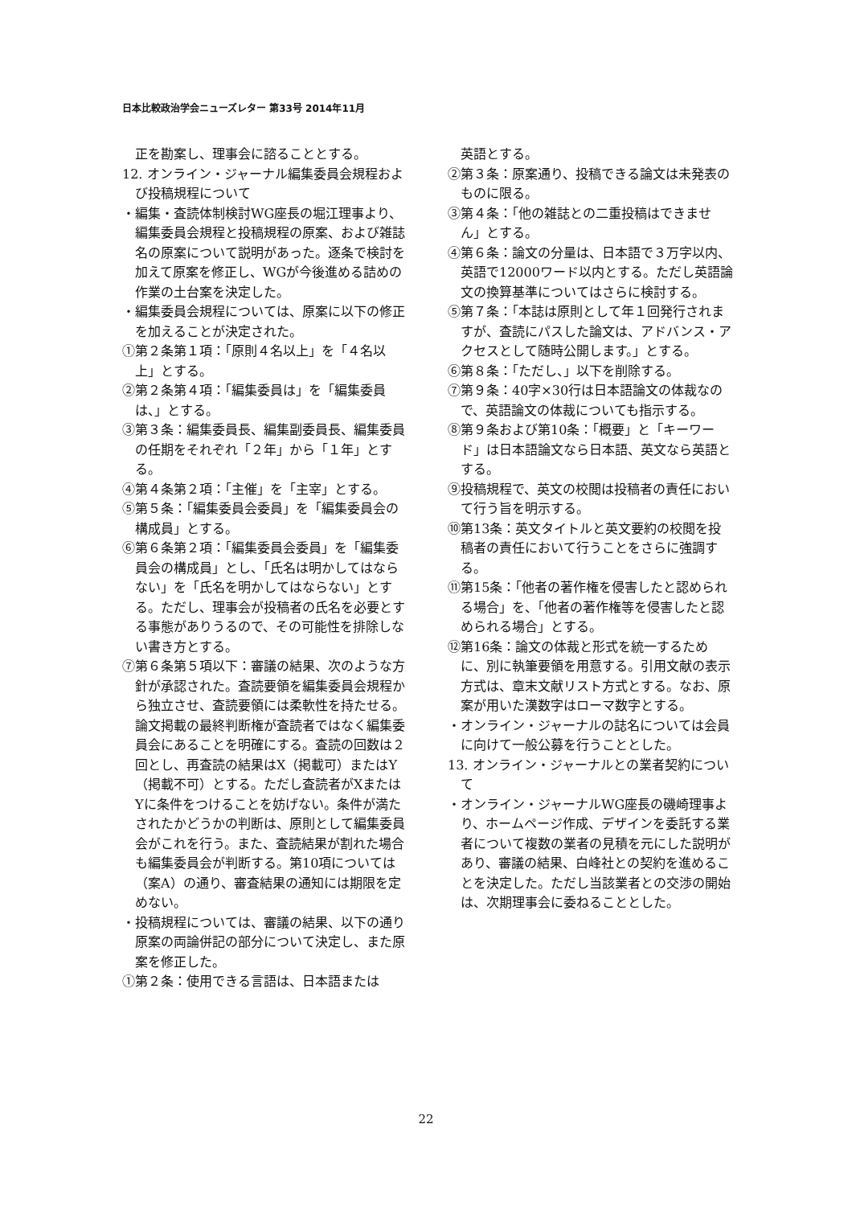日本比較政治学会ニューズレター 第33号 2014年11月
正を勘案し、理事会に諮ることとする。
12. オンライン・ジャーナル編集委員会規程および投稿規程について
・編集・査読体制検討WG座長の堀江理事より、編集委員会規程と投稿規程の原案、および雑誌名の原案について説明があった。逐条で検討を加えて原案を修正し、WGが今後進める詰めの作業の土台案を決定した。
・編集委員会規程については、原案に以下の修正を加えることが決定された。
①第２条第１項：「原則４名以上」を「４名以上」とする。
②第２条第４項：「編集委員は」を「編集委員は、」とする。
③第３条：編集委員長、編集副委員長、編集委員の任期をそれぞれ「２年」から「１年」とする。
④第４条第２項：「主催」を「主宰」とする。
⑤第５条：「編集委員会委員」を「編集委員会の構成員」とする。
⑥第６条第２項：「編集委員会委員」を「編集委員会の構成員」とし、「氏名は明かしてはならない」を「氏名を明かしてはならない」とする。ただし、理事会が投稿者の氏名を必要とする事態がありうるので、その可能性を排除しない書き方とする。
⑦第６条第５項以下：審議の結果、次のような方針が承認された。査読要領を編集委員会規程から独立させ、査読要領には柔軟性を持たせる。論文掲載の最終判断権が査読者ではなく編集委員会にあることを明確にする。査読の回数は２回とし、再査読の結果はX（掲載可）またはY（掲載不可）とする。ただし査読者がXまたはYに条件をつけることを妨げない。条件が満たされたかどうかの判断は、原則として編集委員会がこれを行う。また、査読結果が割れた場合も編集委員会が判断する。第10項については（案A）の通り、審査結果の通知には期限を定めない。
・投稿規程については、審議の結果、以下の通り原案の両論併記の部分について決定し、また原案を修正した。
①第２条：使用できる言語は、日本語または
英語とする。
②第３条：原案通り、投稿できる論文は未発表のものに限る。
③第４条：「他の雑誌との二重投稿はできません」とする。
④第６条：論文の分量は、日本語で３万字以内、英語で12000ワード以内とする。ただし英語論文の換算基準についてはさらに検討する。
⑤第７条：「本誌は原則として年１回発行されますが、査読にパスした論文は、アドバンス・アクセスとして随時公開します。」とする。
⑥第８条：「ただし、」以下を削除する。
⑦第９条：40字×30行は日本語論文の体裁なので、英語論文の体裁についても指示する。
⑧第９条および第10条：「概要」と「キーワード」は日本語論文なら日本語、英文なら英語とする。
⑨投稿規程で、英文の校閲は投稿者の責任において行う旨を明示する。
⑩第13条：英文タイトルと英文要約の校閲を投稿者の責任において行うことをさらに強調する。
⑪第15条：「他者の著作権を侵害したと認められる場合」を、「他者の著作権等を侵害したと認められる場合」とする。
⑫第16条：論文の体裁と形式を統一するために、別に執筆要領を用意する。引用文献の表示方式は、章末文献リスト方式とする。なお、原案が用いた漢数字はローマ数字とする。
・オンライン・ジャーナルの誌名については会員に向けて一般公募を行うこととした。
13. オンライン・ジャーナルとの業者契約について
・オンライン・ジャーナルWG座長の磯崎理事より、ホームページ作成、デザインを委託する業者について複数の業者の見積を元にした説明があり、審議の結果、白峰社との契約を進めることを決定した。ただし当該業者との交渉の開始は、次期理事会に委ねることとした。
22